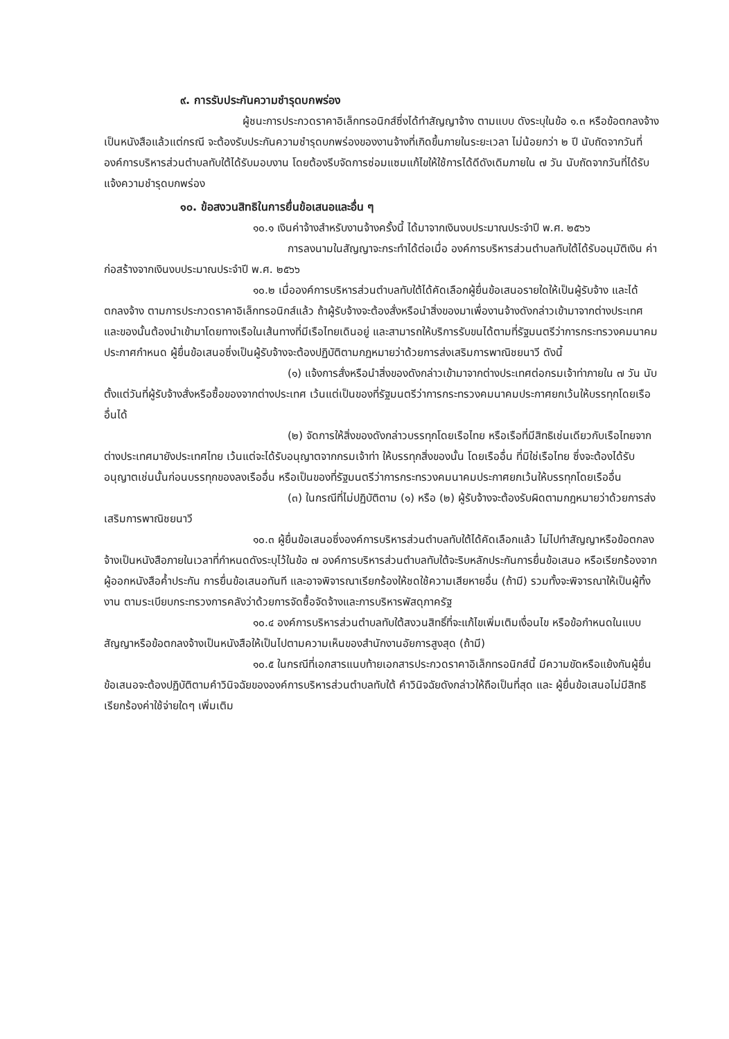๙. การรับประกันความชำรุดบกพร่อง
ผู้ชนะการประกวดราคาอิเล็กทรอนิกส์ซึ่งได้ทำสัญญาจ้าง ตามแบบ ดังระบุในข้อ ๑.๓ หรือข้อตกลงจ้างเป็นหนังสือแล้วแต่กรณี จะต้องรับประกันความชำรุดบกพร่องของงานจ้างที่เกิดขึ้นภายในระยะเวลา ไม่น้อยกว่า ๒ ปี นับถัดจากวันที่องค์การบริหารส่วนตำบลทับใต้ได้รับมอบงาน โดยต้องรีบจัดการซ่อมแซมแก้ไขให้ใช้การได้ดีดังเดิมภายใน ๗ วัน นับถัดจากวันที่ได้รับแจ้งความชำรุดบกพร่อง
๑๐. ข้อสงวนสิทธิในการยื่นข้อเสนอและอื่น ๆ
๑๐.๑ เงินค่าจ้างสำหรับงานจ้างครั้งนี้ ได้มาจากเงินงบประมาณประจำปี พ.ศ. ๒๕๖๖
การลงนามในสัญญาจะกระทำได้ต่อเมื่อ องค์การบริหารส่วนตำบลทับใต้ได้รับอนุมัติเงิน ค่าก่อสร้างจากเงินงบประมาณประจำปี พ.ศ. ๒๕๖๖
๑๐.๒ เมื่อองค์การบริหารส่วนตำบลทับใต้ได้คัดเลือกผู้ยื่นข้อเสนอรายใดให้เป็นผู้รับจ้าง และได้ตกลงจ้าง ตามการประกวดราคาอิเล็กทรอนิกส์แล้ว ถ้าผู้รับจ้างจะต้องสั่งหรือนำสิ่งของมาเพื่องานจ้างดังกล่าวเข้ามาจากต่างประเทศ และของนั้นต้องนำเข้ามาโดยทางเรือในเส้นทางที่มีเรือไทยเดินอยู่ และสามารถให้บริการรับขนได้ตามที่รัฐมนตรีว่าการกระทรวงคมนาคมประกาศกำหนด ผู้ยื่นข้อเสนอซึ่งเป็นผู้รับจ้างจะต้องปฏิบัติตามกฎหมายว่าด้วยการส่งเสริมการพาณิชยนาวี ดังนี้
(๑) แจ้งการสั่งหรือนำสิ่งของดังกล่าวเข้ามาจากต่างประเทศต่อกรมเจ้าท่าภายใน ๗ วัน นับตั้งแต่วันที่ผู้รับจ้างสั่งหรือซื้อของจากต่างประเทศ เว้นแต่เป็นของที่รัฐมนตรีว่าการกระทรวงคมนาคมประกาศยกเว้นให้บรรทุกโดยเรืออื่นได้
(๒) จัดการให้สิ่งของดังกล่าวบรรทุกโดยเรือไทย หรือเรือที่มีสิทธิเช่นเดียวกับเรือไทยจากต่างประเทศมายังประเทศไทย เว้นแต่จะได้รับอนุญาตจากกรมเจ้าท่า ให้บรรทุกสิ่งของนั้น โดยเรืออื่น ที่มิใช่เรือไทย ซึ่งจะต้องได้รับอนุญาตเช่นนั้นก่อนบรรทุกของลงเรืออื่น หรือเป็นของที่รัฐมนตรีว่าการกระทรวงคมนาคมประกาศยกเว้นให้บรรทุกโดยเรืออื่น
(๓) ในกรณีที่ไม่ปฏิบัติตาม (๑) หรือ (๒) ผู้รับจ้างจะต้องรับผิดตามกฎหมายว่าด้วยการส่งเสริมการพาณิชยนาวี
๑๐.๓ ผู้ยื่นข้อเสนอซึ่งองค์การบริหารส่วนตำบลทับใต้ได้คัดเลือกแล้ว ไม่ไปทำสัญญาหรือข้อตกลงจ้างเป็นหนังสือภายในเวลาที่กำหนดดังระบุไว้ในข้อ ๗ องค์การบริหารส่วนตำบลทับใต้จะริบหลักประกันการยื่นข้อเสนอ หรือเรียกร้องจากผู้ออกหนังสือค้ำประกัน การยื่นข้อเสนอทันที และอาจพิจารณาเรียกร้องให้ชดใช้ความเสียหายอื่น (ถ้ามี) รวมทั้งจะพิจารณาให้เป็นผู้ทิ้งงาน ตามระเบียบกระทรวงการคลังว่าด้วยการจัดซื้อจัดจ้างและการบริหารพัสดุภาครัฐ
๑๐.๔ องค์การบริหารส่วนตำบลทับใต้สงวนสิทธิ์ที่จะแก้ไขเพิ่มเติมเงื่อนไข หรือข้อกำหนดในแบบสัญญาหรือข้อตกลงจ้างเป็นหนังสือให้เป็นไปตามความเห็นของสำนักงานอัยการสูงสุด (ถ้ามี)
๑๐.๕ ในกรณีที่เอกสารแนบท้ายเอกสารประกวดราคาอิเล็กทรอนิกส์นี้ มีความขัดหรือแย้งกันผู้ยื่นข้อเสนอจะต้องปฏิบัติตามคำวินิจฉัยขององค์การบริหารส่วนตำบลทับใต้ คำวินิจฉัยดังกล่าวให้ถือเป็นที่สุด และ ผู้ยื่นข้อเสนอไม่มีสิทธิเรียกร้องค่าใช้จ่ายใดๆ เพิ่มเติม